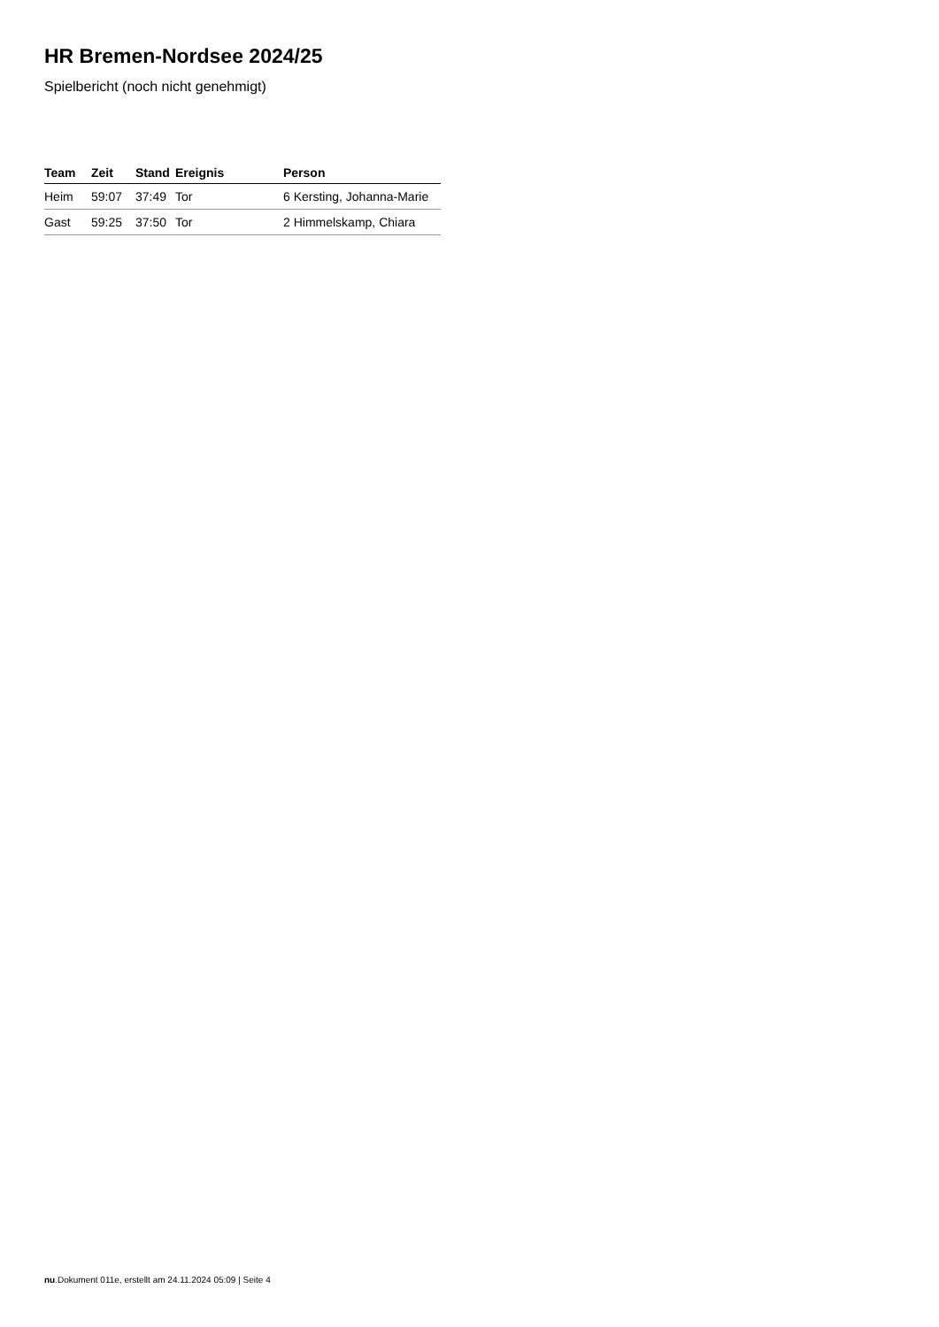HR Bremen-Nordsee 2024/25
Spielbericht (noch nicht genehmigt)
| Team | Zeit | Stand | Ereignis | Person |
| --- | --- | --- | --- | --- |
| Heim | 59:07 | 37:49 | Tor | 6 Kersting, Johanna-Marie |
| Gast | 59:25 | 37:50 | Tor | 2 Himmelskamp, Chiara |
nu.Dokument 011e, erstellt am 24.11.2024 05:09 | Seite 4